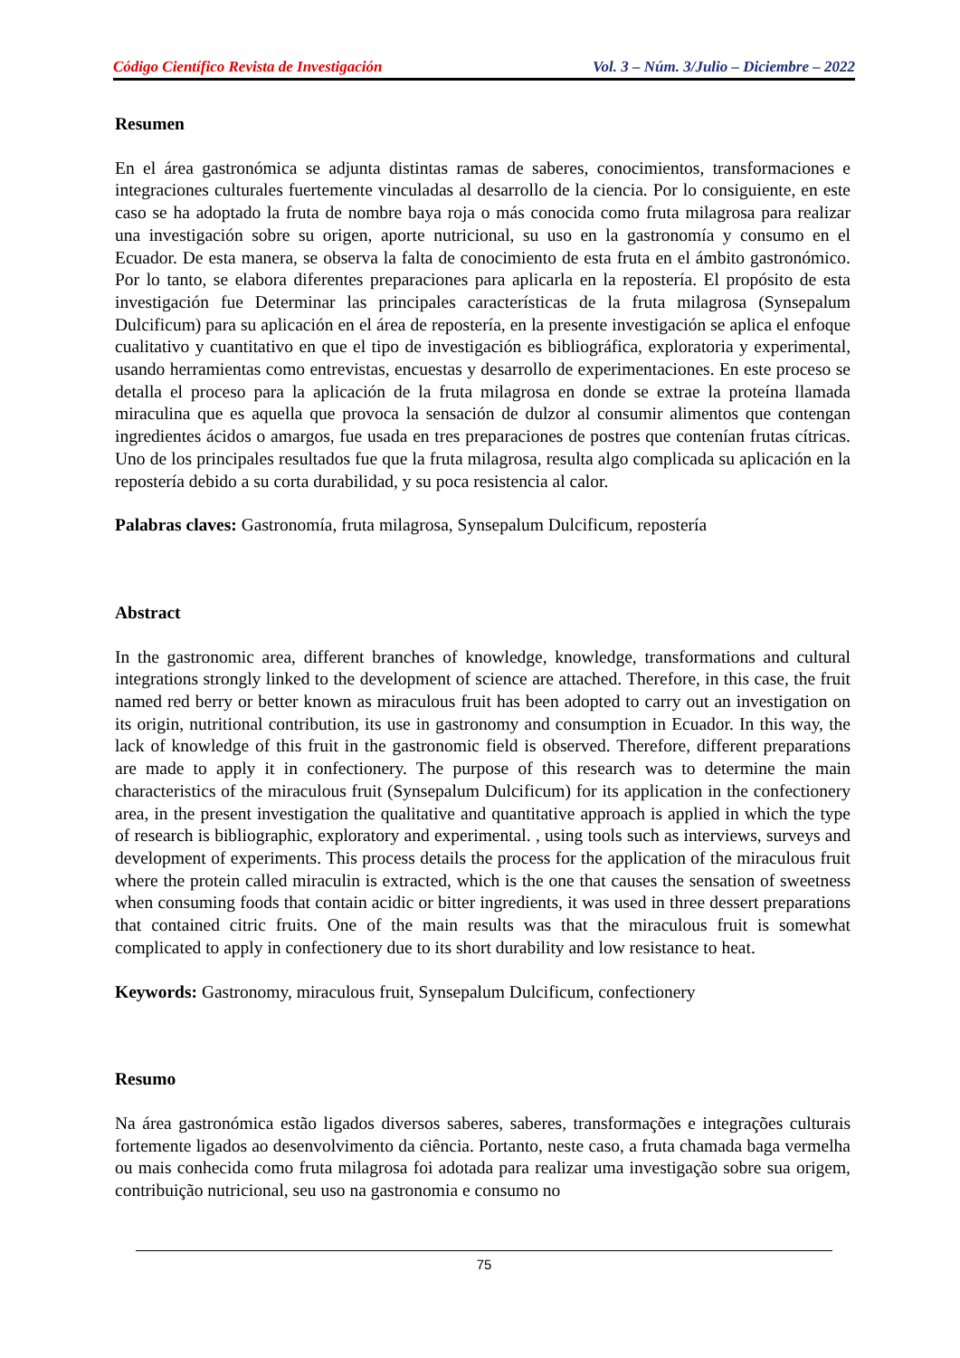Código Científico Revista de Investigación Vol. 3 – Núm. 3/Julio – Diciembre – 2022
Resumen
En el área gastronómica se adjunta distintas ramas de saberes, conocimientos, transformaciones e integraciones culturales fuertemente vinculadas al desarrollo de la ciencia. Por lo consiguiente, en este caso se ha adoptado la fruta de nombre baya roja o más conocida como fruta milagrosa para realizar una investigación sobre su origen, aporte nutricional, su uso en la gastronomía y consumo en el Ecuador. De esta manera, se observa la falta de conocimiento de esta fruta en el ámbito gastronómico. Por lo tanto, se elabora diferentes preparaciones para aplicarla en la repostería. El propósito de esta investigación fue Determinar las principales características de la fruta milagrosa (Synsepalum Dulcificum) para su aplicación en el área de repostería, en la presente investigación se aplica el enfoque cualitativo y cuantitativo en que el tipo de investigación es bibliográfica, exploratoria y experimental, usando herramientas como entrevistas, encuestas y desarrollo de experimentaciones. En este proceso se detalla el proceso para la aplicación de la fruta milagrosa en donde se extrae la proteína llamada miraculina que es aquella que provoca la sensación de dulzor al consumir alimentos que contengan ingredientes ácidos o amargos, fue usada en tres preparaciones de postres que contenían frutas cítricas. Uno de los principales resultados fue que la fruta milagrosa, resulta algo complicada su aplicación en la repostería debido a su corta durabilidad, y su poca resistencia al calor.
Palabras claves: Gastronomía, fruta milagrosa, Synsepalum Dulcificum, repostería
Abstract
In the gastronomic area, different branches of knowledge, knowledge, transformations and cultural integrations strongly linked to the development of science are attached. Therefore, in this case, the fruit named red berry or better known as miraculous fruit has been adopted to carry out an investigation on its origin, nutritional contribution, its use in gastronomy and consumption in Ecuador. In this way, the lack of knowledge of this fruit in the gastronomic field is observed. Therefore, different preparations are made to apply it in confectionery. The purpose of this research was to determine the main characteristics of the miraculous fruit (Synsepalum Dulcificum) for its application in the confectionery area, in the present investigation the qualitative and quantitative approach is applied in which the type of research is bibliographic, exploratory and experimental. , using tools such as interviews, surveys and development of experiments. This process details the process for the application of the miraculous fruit where the protein called miraculin is extracted, which is the one that causes the sensation of sweetness when consuming foods that contain acidic or bitter ingredients, it was used in three dessert preparations that contained citric fruits. One of the main results was that the miraculous fruit is somewhat complicated to apply in confectionery due to its short durability and low resistance to heat.
Keywords: Gastronomy, miraculous fruit, Synsepalum Dulcificum, confectionery
Resumo
Na área gastronómica estão ligados diversos saberes, saberes, transformações e integrações culturais fortemente ligados ao desenvolvimento da ciência. Portanto, neste caso, a fruta chamada baga vermelha ou mais conhecida como fruta milagrosa foi adotada para realizar uma investigação sobre sua origem, contribuição nutricional, seu uso na gastronomia e consumo no
75